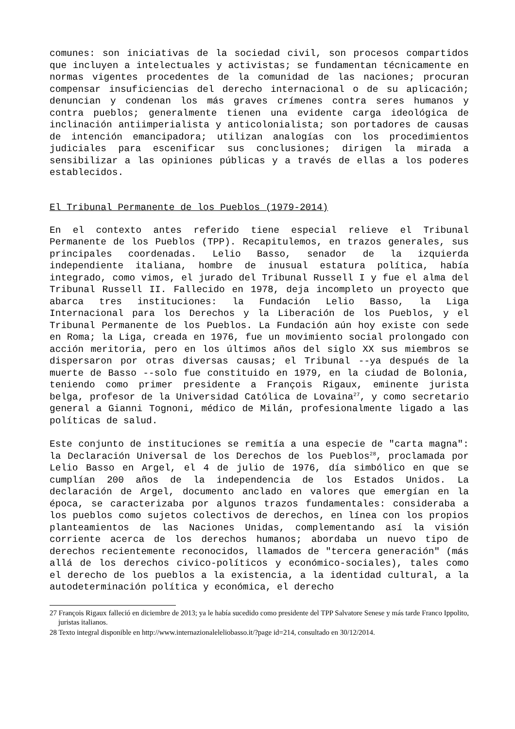comunes: son iniciativas de la sociedad civil, son procesos compartidos que incluyen a intelectuales y activistas; se fundamentan técnicamente en normas vigentes procedentes de la comunidad de las naciones; procuran compensar insuficiencias del derecho internacional o de su aplicación; denuncian y condenan los más graves crímenes contra seres humanos y contra pueblos; generalmente tienen una evidente carga ideológica de inclinación antiimperialista y anticolonialista; son portadores de causas de intención emancipadora; utilizan analogías con los procedimientos judiciales para escenificar sus conclusiones; dirigen la mirada a sensibilizar a las opiniones públicas y a través de ellas a los poderes establecidos.
El Tribunal Permanente de los Pueblos (1979-2014)
En el contexto antes referido tiene especial relieve el Tribunal Permanente de los Pueblos (TPP). Recapitulemos, en trazos generales, sus principales coordenadas. Lelio Basso, senador de la izquierda independiente italiana, hombre de inusual estatura política, había integrado, como vimos, el jurado del Tribunal Russell I y fue el alma del Tribunal Russell II. Fallecido en 1978, deja incompleto un proyecto que abarca tres instituciones: la Fundación Lelio Basso, la Liga Internacional para los Derechos y la Liberación de los Pueblos, y el Tribunal Permanente de los Pueblos. La Fundación aún hoy existe con sede en Roma; la Liga, creada en 1976, fue un movimiento social prolongado con acción meritoria, pero en los últimos años del siglo XX sus miembros se dispersaron por otras diversas causas; el Tribunal --ya después de la muerte de Basso --solo fue constituido en 1979, en la ciudad de Bolonia, teniendo como primer presidente a François Rigaux, eminente jurista belga, profesor de la Universidad Católica de Lovaina<sup>27</sup>, y como secretario general a Gianni Tognoni, médico de Milán, profesionalmente ligado a las políticas de salud.
Este conjunto de instituciones se remitía a una especie de "carta magna": la Declaración Universal de los Derechos de los Pueblos<sup>28</sup>, proclamada por Lelio Basso en Argel, el 4 de julio de 1976, día simbólico en que se cumplían 200 años de la independencia de los Estados Unidos. La declaración de Argel, documento anclado en valores que emergían en la época, se caracterizaba por algunos trazos fundamentales: consideraba a los pueblos como sujetos colectivos de derechos, en línea con los propios planteamientos de las Naciones Unidas, complementando así la visión corriente acerca de los derechos humanos; abordaba un nuevo tipo de derechos recientemente reconocidos, llamados de "tercera generación" (más allá de los derechos civico-políticos y económico-sociales), tales como el derecho de los pueblos a la existencia, a la identidad cultural, a la autodeterminación política y económica, el derecho
27 François Rigaux falleció en diciembre de 2013; ya le había sucedido como presidente del TPP Salvatore Senese y más tarde Franco Ippolito, juristas italianos.
28 Texto integral disponible en http://www.internazionaleleliobasso.it/?page id=214, consultado en 30/12/2014.